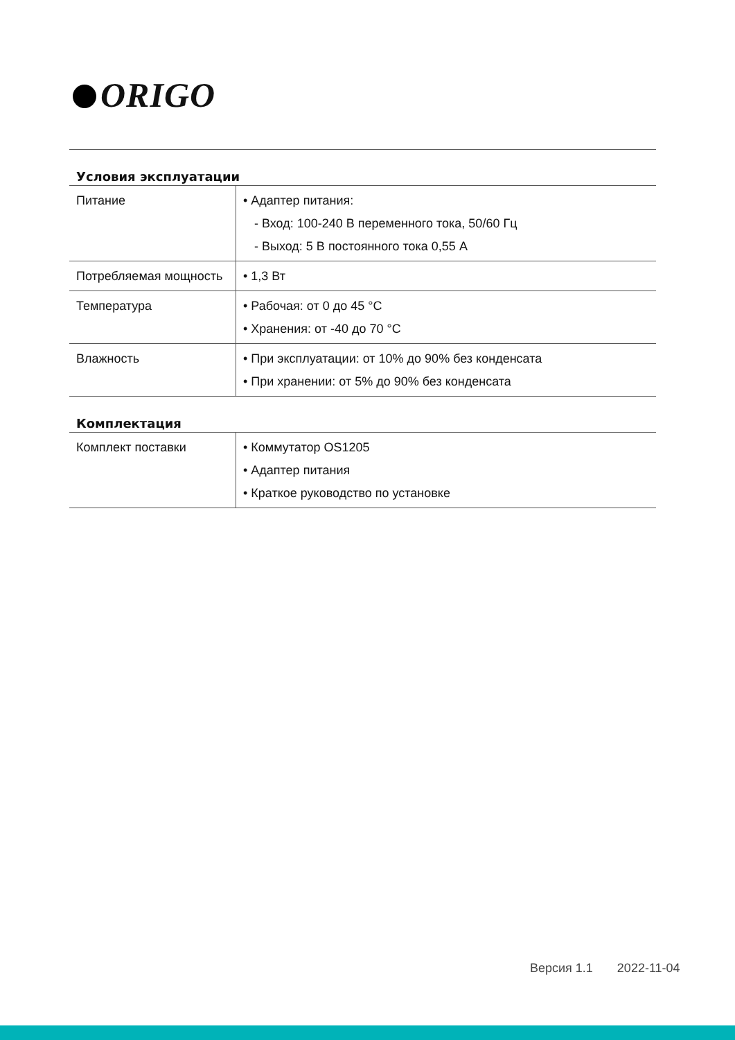ORIGO
Условия эксплуатации
| Питание | • Адаптер питания: - Вход: 100-240 В переменного тока, 50/60 Гц - Выход: 5 В постоянного тока 0,55 A |
| Потребляемая мощность | • 1,3 Вт |
| Температура | • Рабочая: от 0 до 45 °C • Хранения: от -40 до 70 °C |
| Влажность | • При эксплуатации: от 10% до 90% без конденсата • При хранении: от 5% до 90% без конденсата |
Комплектация
| Комплект поставки | • Коммутатор OS1205 • Адаптер питания • Краткое руководство по установке |
Версия 1.1 2022-11-04